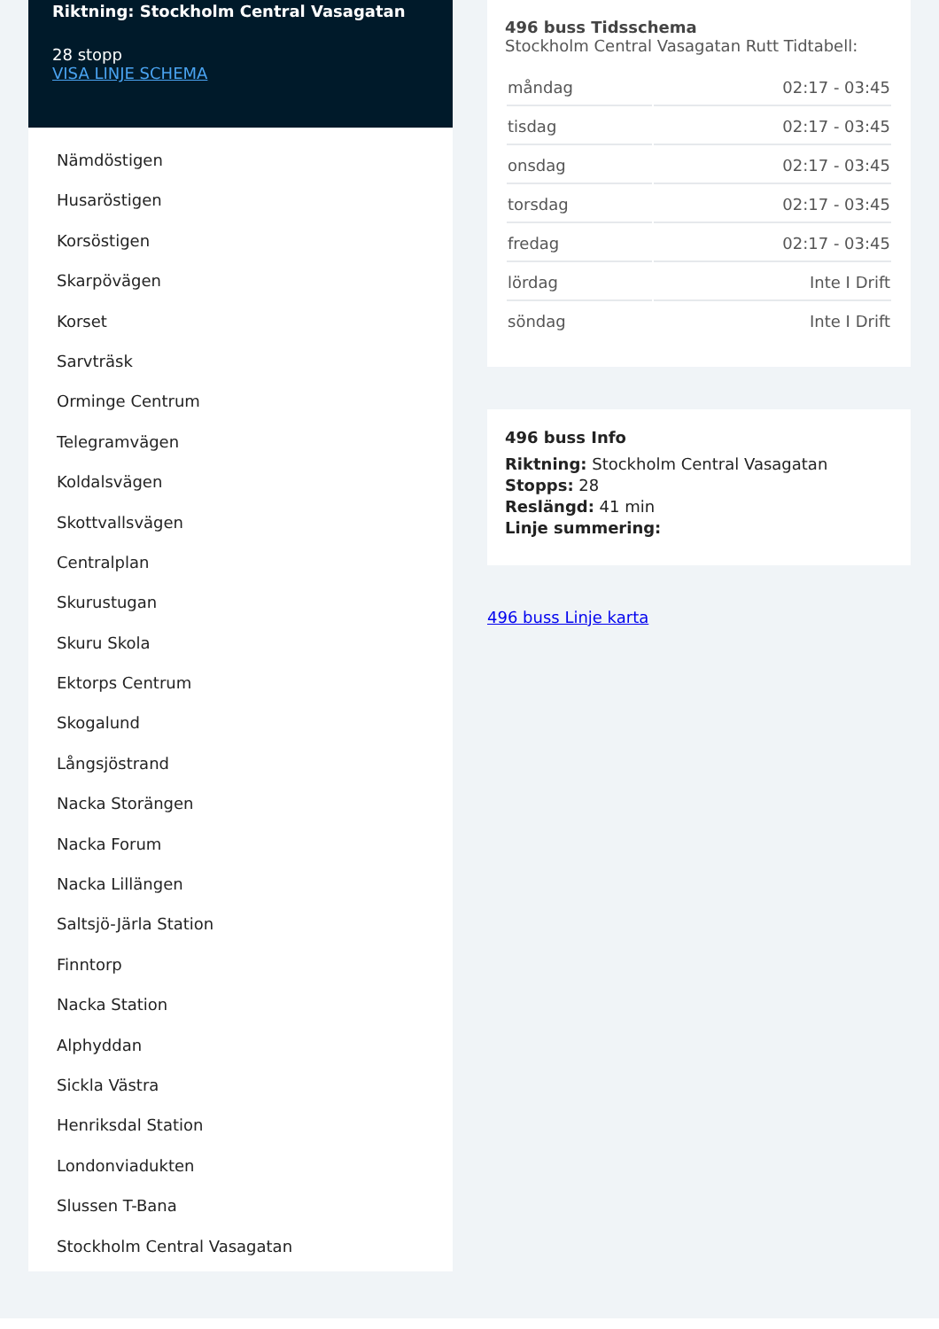Riktning: Stockholm Central Vasagatan
28 stopp
VISA LINJE SCHEMA
Nämdöstigen
Husaröstigen
Korsöstigen
Skarpövägen
Korset
Sarvträsk
Orminge Centrum
Telegramvägen
Koldalsvägen
Skottvallsvägen
Centralplan
Skurustugan
Skuru Skola
Ektorps Centrum
Skogalund
Långsjöstrand
Nacka Storängen
Nacka Forum
Nacka Lillängen
Saltsjö-Järla Station
Finntorp
Nacka Station
Alphyddan
Sickla Västra
Henriksdal Station
Londonviadukten
Slussen T-Bana
Stockholm Central Vasagatan
496 buss Tidsschema
Stockholm Central Vasagatan Rutt Tidtabell:
| måndag | 02:17 - 03:45 |
| tisdag | 02:17 - 03:45 |
| onsdag | 02:17 - 03:45 |
| torsdag | 02:17 - 03:45 |
| fredag | 02:17 - 03:45 |
| lördag | Inte I Drift |
| söndag | Inte I Drift |
496 buss Info
Riktning: Stockholm Central Vasagatan
Stopps: 28
Reslängd: 41 min
Linje summering:
496 buss Linje karta